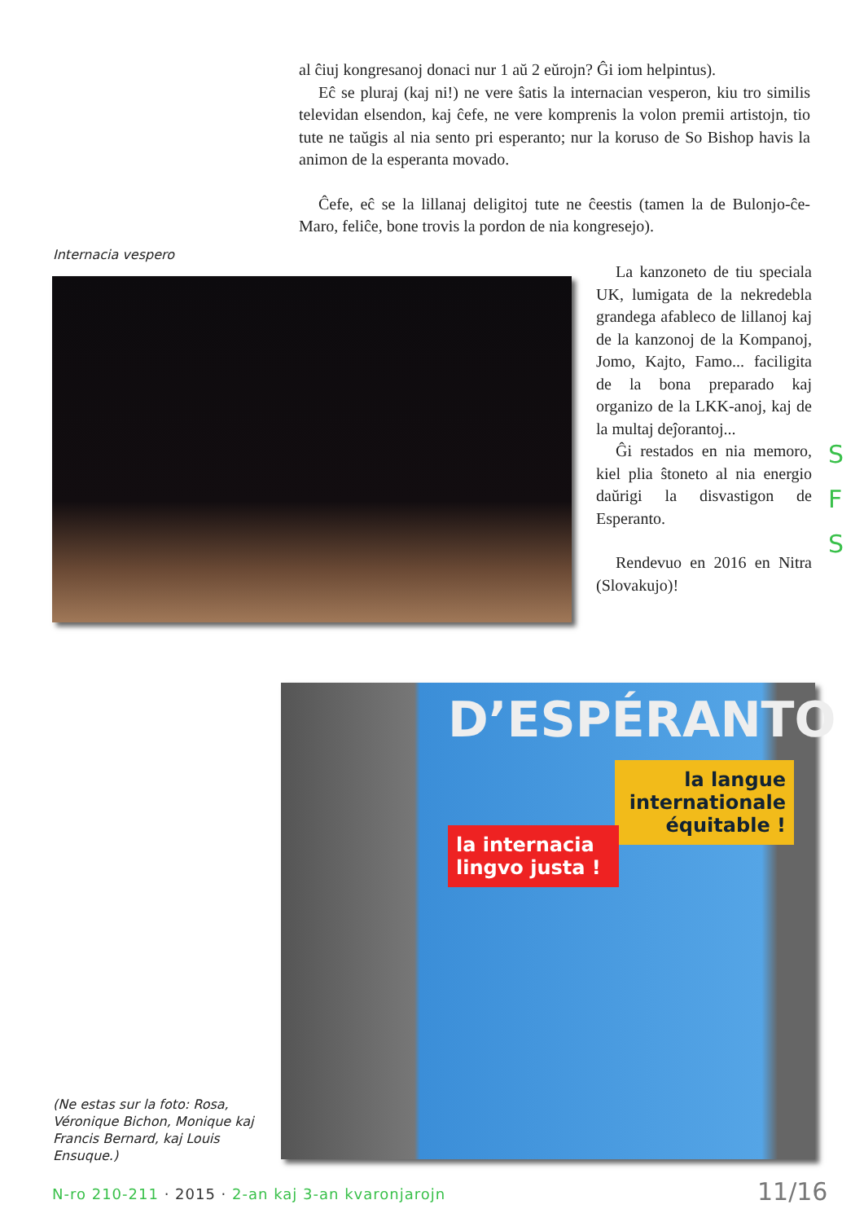al ĉiuj kongresanoj donaci nur 1 aŭ 2 eŭrojn? Ĝi iom helpintus).
Eĉ se pluraj (kaj ni!) ne vere ŝatis la internacian vesperon, kiu tro similis televidan elsendon, kaj ĉefe, ne vere komprenis la volon premii artistojn, tio tute ne taŭgis al nia sento pri esperanto; nur la koruso de So Bishop havis la animon de la esperanta movado.
Ĉefe, eĉ se la lillanaj deligitoj tute ne ĉeestis (tamen la de Bulonjo-ĉe-Maro, feliĉe, bone trovis la pordon de nia kongresejo).
Internacia vespero
La kanzoneto de tiu speciala UK, lumigata de la nekredebla grandega afableco de lillanoj kaj de la kanzonoj de la Kompanoj, Jomo, Kajto, Famo... faciligita de la bona preparado kaj organizo de la LKK-anoj, kaj de la multaj deĵorantoj...
Ĝi restados en nia memoro, kiel plia ŝtoneto al nia energio daŭrigi la disvastigon de Esperanto.
Rendevuo en 2016 en Nitra (Slovakujo)!
S
F
S
D’ESPÉRANTO
la langue internationale équitable !
la internacia lingvo justa !
(Ne estas sur la foto: Rosa, Véronique Bichon, Monique kaj Francis Bernard, kaj Louis Ensuque.)
N-ro 210-211 · 2015 · 2-an kaj 3-an kvaronjarojn
11/16